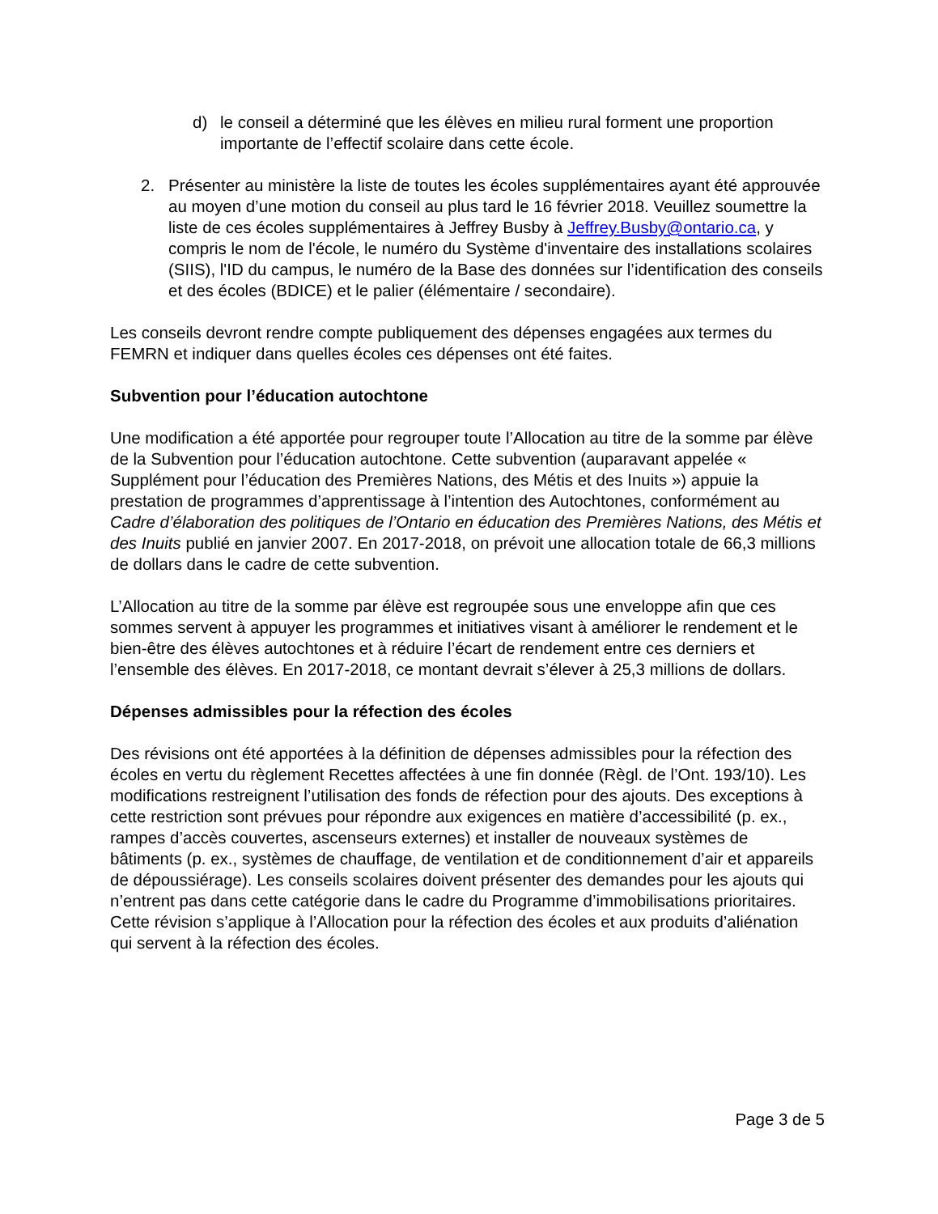d) le conseil a déterminé que les élèves en milieu rural forment une proportion importante de l’effectif scolaire dans cette école.
2. Présenter au ministère la liste de toutes les écoles supplémentaires ayant été approuvée au moyen d’une motion du conseil au plus tard le 16 février 2018. Veuillez soumettre la liste de ces écoles supplémentaires à Jeffrey Busby à Jeffrey.Busby@ontario.ca, y compris le nom de l'école, le numéro du Système d'inventaire des installations scolaires (SIIS), l'ID du campus, le numéro de la Base des données sur l’identification des conseils et des écoles (BDICE) et le palier (élémentaire / secondaire).
Les conseils devront rendre compte publiquement des dépenses engagées aux termes du FEMRN et indiquer dans quelles écoles ces dépenses ont été faites.
Subvention pour l’éducation autochtone
Une modification a été apportée pour regrouper toute l’Allocation au titre de la somme par élève de la Subvention pour l’éducation autochtone. Cette subvention (auparavant appelée « Supplément pour l’éducation des Premières Nations, des Métis et des Inuits ») appuie la prestation de programmes d’apprentissage à l’intention des Autochtones, conformément au Cadre d’élaboration des politiques de l’Ontario en éducation des Premières Nations, des Métis et des Inuits publié en janvier 2007. En 2017-2018, on prévoit une allocation totale de 66,3 millions de dollars dans le cadre de cette subvention.
L’Allocation au titre de la somme par élève est regroupée sous une enveloppe afin que ces sommes servent à appuyer les programmes et initiatives visant à améliorer le rendement et le bien-être des élèves autochtones et à réduire l’écart de rendement entre ces derniers et l’ensemble des élèves. En 2017-2018, ce montant devrait s’élever à 25,3 millions de dollars.
Dépenses admissibles pour la réfection des écoles
Des révisions ont été apportées à la définition de dépenses admissibles pour la réfection des écoles en vertu du règlement Recettes affectées à une fin donnée (Règl. de l’Ont. 193/10). Les modifications restreignent l’utilisation des fonds de réfection pour des ajouts. Des exceptions à cette restriction sont prévues pour répondre aux exigences en matière d’accessibilité (p. ex., rampes d’accès couvertes, ascenseurs externes) et installer de nouveaux systèmes de bâtiments (p. ex., systèmes de chauffage, de ventilation et de conditionnement d’air et appareils de dépoussiérage). Les conseils scolaires doivent présenter des demandes pour les ajouts qui n’entrent pas dans cette catégorie dans le cadre du Programme d’immobilisations prioritaires. Cette révision s’applique à l’Allocation pour la réfection des écoles et aux produits d’aliénation qui servent à la réfection des écoles.
Page 3 de 5